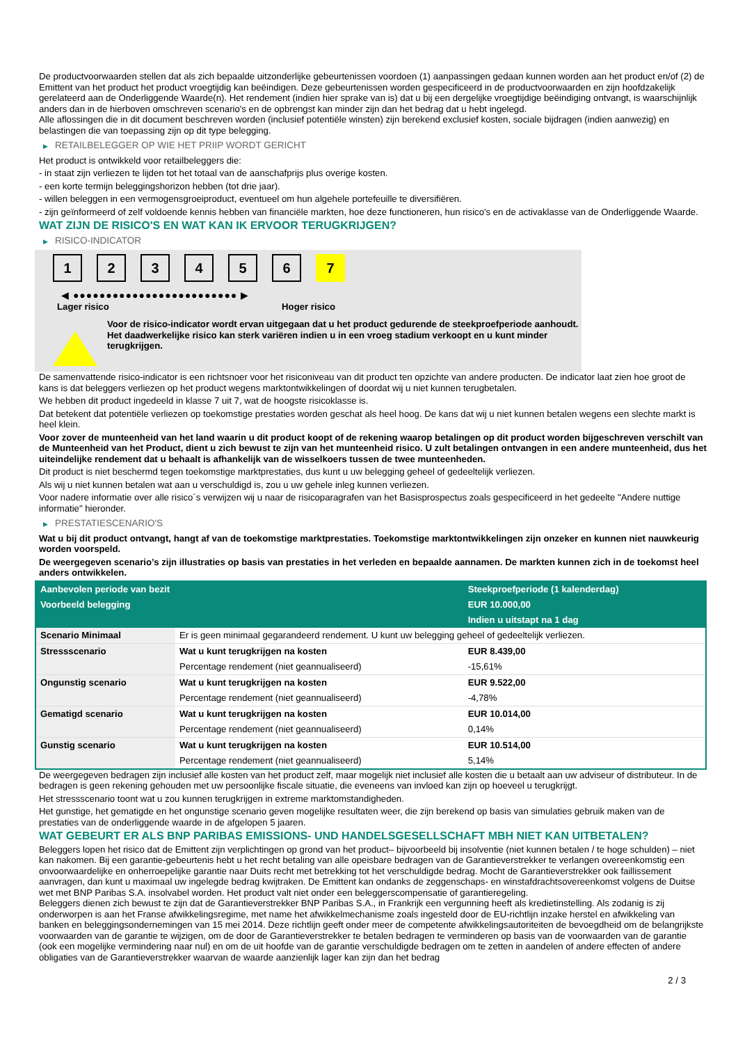De productvoorwaarden stellen dat als zich bepaalde uitzonderlijke gebeurtenissen voordoen (1) aanpassingen gedaan kunnen worden aan het product en/of (2) de Emittent van het product het product vroegtijdig kan beëindigen. Deze gebeurtenissen worden gespecificeerd in de productvoorwaarden en zijn hoofdzakelijk gerelateerd aan de Onderliggende Waarde(n). Het rendement (indien hier sprake van is) dat u bij een dergelijke vroegtijdige beëindiging ontvangt, is waarschijnlijk anders dan in de hierboven omschreven scenario's en de opbrengst kan minder zijn dan het bedrag dat u hebt ingelegd.
Alle aflossingen die in dit document beschreven worden (inclusief potentiële winsten) zijn berekend exclusief kosten, sociale bijdragen (indien aanwezig) en belastingen die van toepassing zijn op dit type belegging.
▶ RETAILBELEGGER OP WIE HET PRIIP WORDT GERICHT
Het product is ontwikkeld voor retailbeleggers die:
- in staat zijn verliezen te lijden tot het totaal van de aanschafprijs plus overige kosten.
- een korte termijn beleggingshorizon hebben (tot drie jaar).
- willen beleggen in een vermogensgroeiproduct, eventueel om hun algehele portefeuille te diversifiëren.
- zijn geïnformeerd of zelf voldoende kennis hebben van financiële markten, hoe deze functioneren, hun risico's en de activaklasse van de Onderliggende Waarde.
WAT ZIJN DE RISICO'S EN WAT KAN IK ERVOOR TERUGKRIJGEN?
▶ RISICO-INDICATOR
1 2 3 4 5 6 7
◀ ●●●●●●●●●●●●●●●●●●●●●●●●● ▶
Lager risico Hoger risico
Voor de risico-indicator wordt ervan uitgegaan dat u het product gedurende de steekproefperiode aanhoudt.
Het daadwerkelijke risico kan sterk variëren indien u in een vroeg stadium verkoopt en u kunt minder terugkrijgen.
De samenvattende risico-indicator is een richtsnoer voor het risiconiveau van dit product ten opzichte van andere producten. De indicator laat zien hoe groot de kans is dat beleggers verliezen op het product wegens marktontwikkelingen of doordat wij u niet kunnen terugbetalen.
We hebben dit product ingedeeld in klasse 7 uit 7, wat de hoogste risicoklasse is.
Dat betekent dat potentiële verliezen op toekomstige prestaties worden geschat als heel hoog. De kans dat wij u niet kunnen betalen wegens een slechte markt is heel klein.
Voor zover de munteenheid van het land waarin u dit product koopt of de rekening waarop betalingen op dit product worden bijgeschreven verschilt van de Munteenheid van het Product, dient u zich bewust te zijn van het munteenheid risico. U zult betalingen ontvangen in een andere munteenheid, dus het uiteindelijke rendement dat u behaalt is afhankelijk van de wisselkoers tussen de twee munteenheden.
Dit product is niet beschermd tegen toekomstige marktprestaties, dus kunt u uw belegging geheel of gedeeltelijk verliezen.
Als wij u niet kunnen betalen wat aan u verschuldigd is, zou u uw gehele inleg kunnen verliezen.
Voor nadere informatie over alle risico´s verwijzen wij u naar de risicoparagrafen van het Basisprospectus zoals gespecificeerd in het gedeelte "Andere nuttige informatie" hieronder.
▶ PRESTATIESCENARIO'S
Wat u bij dit product ontvangt, hangt af van de toekomstige marktprestaties. Toekomstige marktontwikkelingen zijn onzeker en kunnen niet nauwkeurig worden voorspeld.
De weergegeven scenario’s zijn illustraties op basis van prestaties in het verleden en bepaalde aannamen. De markten kunnen zich in de toekomst heel anders ontwikkelen.
| Aanbevolen periode van bezit | | Steekproefperiode (1 kalenderdag) |
| --- | --- | --- |
| Voorbeeld belegging | | EUR 10.000,00 |
| | | Indien u uitstapt na 1 dag |
| Scenario Minimaal | Er is geen minimaal gegarandeerd rendement. U kunt uw belegging geheel of gedeeltelijk verliezen. | |
| Stressscenario | Wat u kunt terugkrijgen na kosten | EUR 8.439,00 |
| | Percentage rendement (niet geannualiseerd) | -15,61% |
| Ongunstig scenario | Wat u kunt terugkrijgen na kosten | EUR 9.522,00 |
| | Percentage rendement (niet geannualiseerd) | -4,78% |
| Gematigd scenario | Wat u kunt terugkrijgen na kosten | EUR 10.014,00 |
| | Percentage rendement (niet geannualiseerd) | 0,14% |
| Gunstig scenario | Wat u kunt terugkrijgen na kosten | EUR 10.514,00 |
| | Percentage rendement (niet geannualiseerd) | 5,14% |
De weergegeven bedragen zijn inclusief alle kosten van het product zelf, maar mogelijk niet inclusief alle kosten die u betaalt aan uw adviseur of distributeur. In de bedragen is geen rekening gehouden met uw persoonlijke fiscale situatie, die eveneens van invloed kan zijn op hoeveel u terugkrijgt.
Het stressscenario toont wat u zou kunnen terugkrijgen in extreme marktomstandigheden.
Het gunstige, het gematigde en het ongunstige scenario geven mogelijke resultaten weer, die zijn berekend op basis van simulaties gebruik maken van de prestaties van de onderliggende waarde in de afgelopen 5 jaaren.
WAT GEBEURT ER ALS BNP PARIBAS EMISSIONS- UND HANDELSGESELLSCHAFT MBH NIET KAN UITBETALEN?
Beleggers lopen het risico dat de Emittent zijn verplichtingen op grond van het product– bijvoorbeeld bij insolventie (niet kunnen betalen / te hoge schulden) – niet kan nakomen. Bij een garantie-gebeurtenis hebt u het recht betaling van alle opeisbare bedragen van de Garantieverstrekker te verlangen overeenkomstig een onvoorwaardelijke en onherroepelijke garantie naar Duits recht met betrekking tot het verschuldigde bedrag. Mocht de Garantieverstrekker ook faillissement aanvragen, dan kunt u maximaal uw ingelegde bedrag kwijtraken. De Emittent kan ondanks de zeggenschaps- en winstafdrachtsovereenkomst volgens de Duitse wet met BNP Paribas S.A. insolvabel worden. Het product valt niet onder een beleggerscompensatie of garantieregeling.
Beleggers dienen zich bewust te zijn dat de Garantieverstrekker BNP Paribas S.A., in Frankrijk een vergunning heeft als kredietinstelling. Als zodanig is zij onderworpen is aan het Franse afwikkelingsregime, met name het afwikkelmechanisme zoals ingesteld door de EU-richtlijn inzake herstel en afwikkeling van banken en beleggingsondernemingen van 15 mei 2014. Deze richtlijn geeft onder meer de competente afwikkelingsautoriteiten de bevoegdheid om de belangrijkste voorwaarden van de garantie te wijzigen, om de door de Garantieverstrekker te betalen bedragen te verminderen op basis van de voorwaarden van de garantie (ook een mogelijke vermindering naar nul) en om de uit hoofde van de garantie verschuldigde bedragen om te zetten in aandelen of andere effecten of andere obligaties van de Garantieverstrekker waarvan de waarde aanzienlijk lager kan zijn dan het bedrag
2 / 3